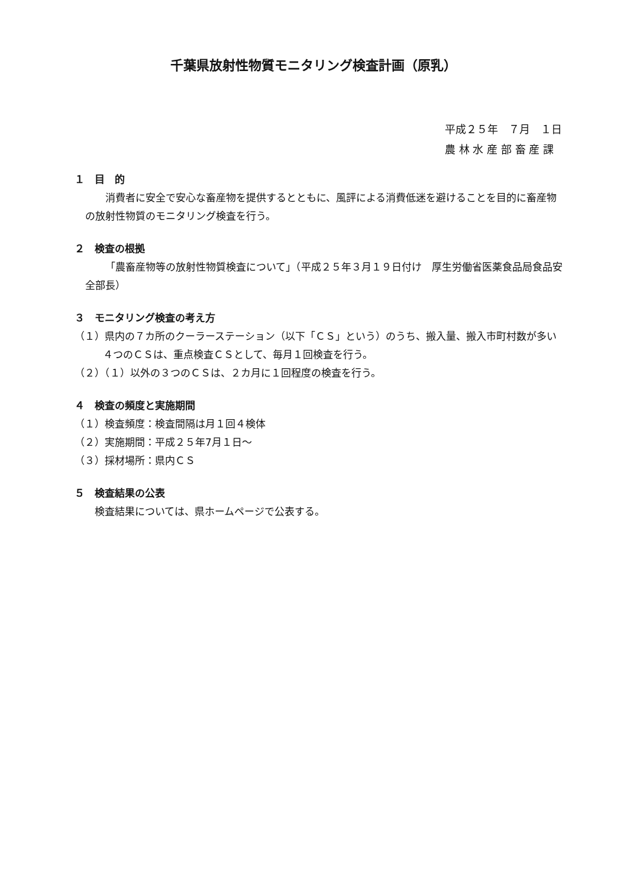千葉県放射性物質モニタリング検査計画（原乳）
平成２５年　７月　１日
農 林 水 産 部 畜 産 課
１　目　的
消費者に安全で安心な畜産物を提供するとともに、風評による消費低迷を避けることを目的に畜産物の放射性物質のモニタリング検査を行う。
２　検査の根拠
「農畜産物等の放射性物質検査について」（平成２５年３月１９日付け　厚生労働省医薬食品局食品安全部長）
３　モニタリング検査の考え方
（１）県内の７カ所のクーラーステーション（以下「ＣＳ」という）のうち、搬入量、搬入市町村数が多い４つのＣＳは、重点検査ＣＳとして、毎月１回検査を行う。
（２）（１）以外の３つのＣＳは、２カ月に１回程度の検査を行う。
４　検査の頻度と実施期間
（１）検査頻度：検査間隔は月１回４検体
（２）実施期間：平成２５年7月１日～
（３）採材場所：県内ＣＳ
５　検査結果の公表
検査結果については、県ホームページで公表する。